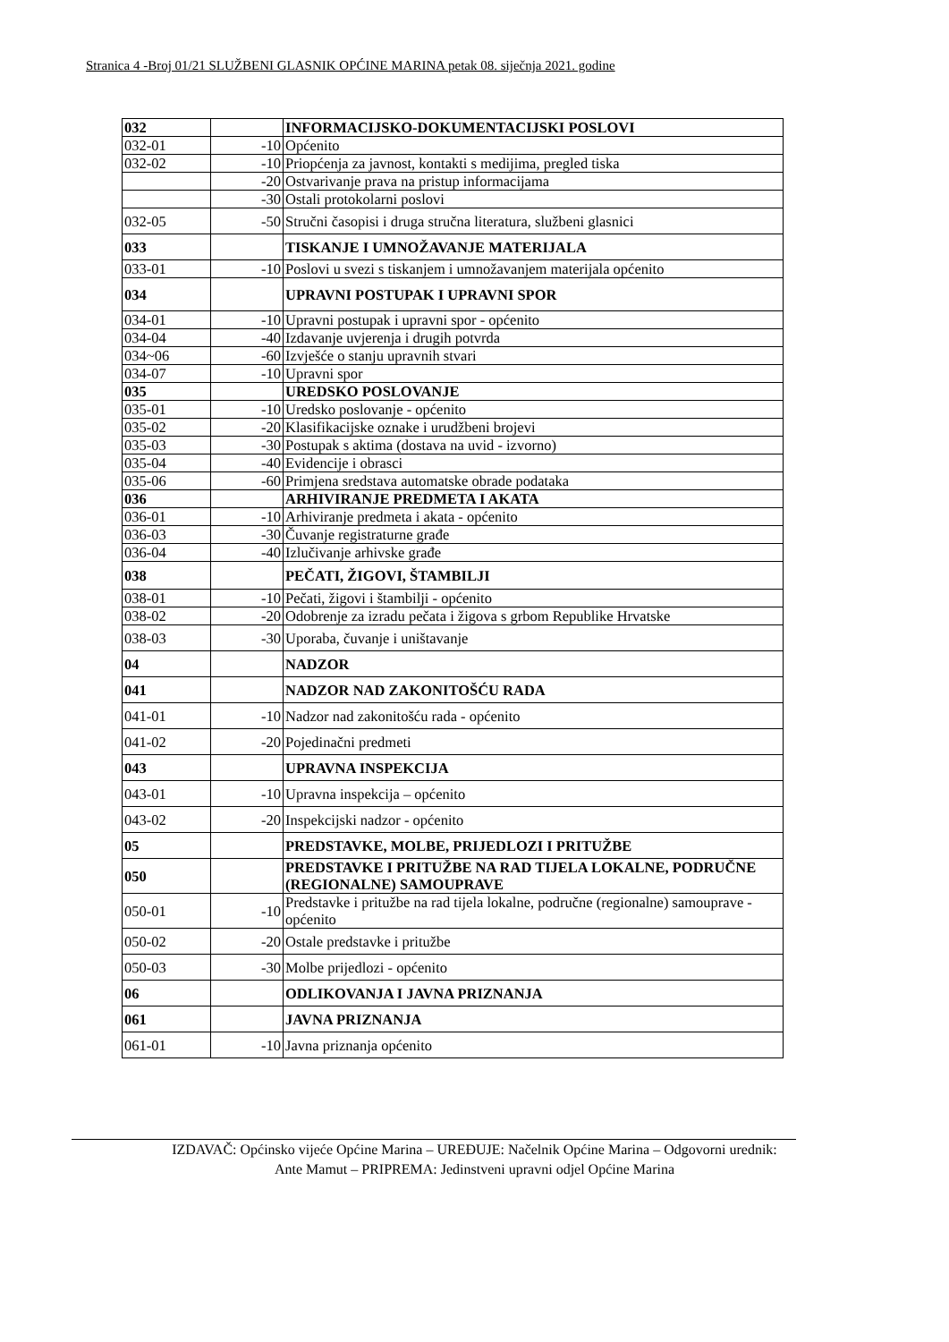Stranica 4 -Broj 01/21 SLUŽBENI GLASNIK OPĆINE MARINA petak 08. siječnja 2021. godine
| 032 | | INFORMACIJSKO-DOKUMENTACIJSKI POSLOVI |
| 032-01 | -10 | Općenito |
| 032-02 | -10 | Priopćenja za javnost, kontakti s medijima, pregled tiska |
| | -20 | Ostvarivanje prava na pristup informacijama |
| | -30 | Ostali protokolarni poslovi |
| 032-05 | -50 | Stručni časopisi i druga stručna literatura, službeni glasnici |
| 033 | | TISKANJE I UMNOŽAVANJE MATERIJALA |
| 033-01 | -10 | Poslovi u svezi s tiskanjem i umnožavanjem materijala općenito |
| 034 | | UPRAVNI POSTUPAK I UPRAVNI SPOR |
| 034-01 | -10 | Upravni postupak i upravni spor - općenito |
| 034-04 | -40 | Izdavanje uvjerenja i drugih potvrda |
| 034~06 | -60 | Izvješće o stanju upravnih stvari |
| 034-07 | -10 | Upravni spor |
| 035 | | UREDSKO POSLOVANJE |
| 035-01 | -10 | Uredsko poslovanje - općenito |
| 035-02 | -20 | Klasifikacijske oznake i urudžbeni brojevi |
| 035-03 | -30 | Postupak s aktima (dostava na uvid - izvorno) |
| 035-04 | -40 | Evidencije i obrasci |
| 035-06 | -60 | Primjena sredstava automatske obrade podataka |
| 036 | | ARHIVIRANJE PREDMETA I AKATA |
| 036-01 | -10 | Arhiviranje predmeta i akata - općenito |
| 036-03 | -30 | Čuvanje registraturne građe |
| 036-04 | -40 | Izlučivanje arhivske građe |
| 038 | | PEČATI, ŽIGOVI, ŠTAMBILJI |
| 038-01 | -10 | Pečati, žigovi i štambilji - općenito |
| 038-02 | -20 | Odobrenje za izradu pečata i žigova s grbom Republike Hrvatske |
| 038-03 | -30 | Uporaba, čuvanje i uništavanje |
| 04 | | NADZOR |
| 041 | | NADZOR NAD ZAKONITOŠĆU RADA |
| 041-01 | -10 | Nadzor nad zakonitošću rada - općenito |
| 041-02 | -20 | Pojedinačni predmeti |
| 043 | | UPRAVNA INSPEKCIJA |
| 043-01 | -10 | Upravna inspekcija – općenito |
| 043-02 | -20 | Inspekcijski nadzor - općenito |
| 05 | | PREDSTAVKE, MOLBE, PRIJEDLOZI I PRITUŽBE |
| 050 | | PREDSTAVKE I PRITUŽBE NA RAD TIJELA LOKALNE, PODRUČNE (REGIONALNE) SAMOUPRAVE |
| 050-01 | -10 | Predstavke i pritužbe na rad tijela lokalne, područne (regionalne) samouprave - općenito |
| 050-02 | -20 | Ostale predstavke i pritužbe |
| 050-03 | -30 | Molbe prijedlozi - općenito |
| 06 | | ODLIKOVANJA I JAVNA PRIZNANJA |
| 061 | | JAVNA PRIZNANJA |
| 061-01 | -10 | Javna priznanja općenito |
IZDAVAČ: Općinsko vijeće Općine Marina – UREĐUJE: Načelnik Općine Marina – Odgovorni urednik:
Ante Mamut – PRIPREMA: Jedinstveni upravni odjel Općine Marina